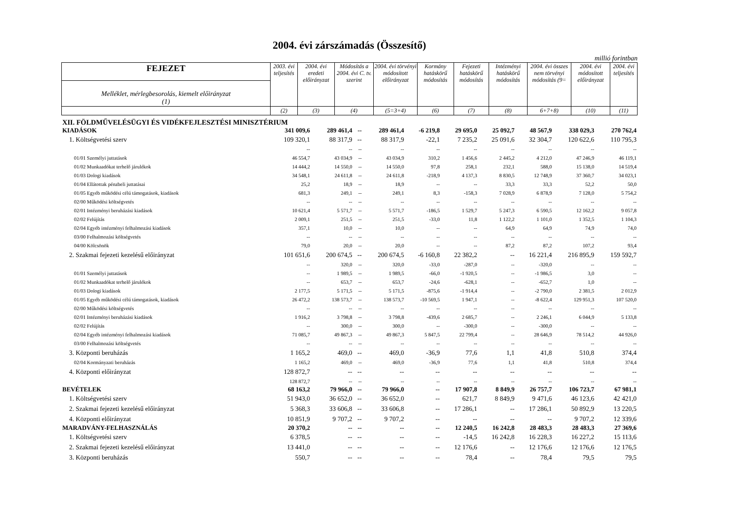2004. évi zárszámadás (Összesítő)
millió forintban
| FEJEZET | 2003. évi teljesítés | 2004. évi eredeti előirányzat | Módosítás a 2004. évi C. tv. szerint | 2004. évi törvényi módosított előirányzat | Kormány hatáskörű módosítás | Fejezeti hatáskörű módosítás | Intézményi hatáskörű módosítás | 2004. évi összes nem törvényi módosítás (9= | 2004. évi módosított előirányzat | 2004. évi teljesítés |
| --- | --- | --- | --- | --- | --- | --- | --- | --- | --- | --- |
| Melléklet, mérlegbesorolás, kiemelt előirányzat (1) | | | | | | | | | | |
| | (2) | (3) | (4) | (5=3+4) | (6) | (7) | (8) | 6+7+8) | (10) | (11) |
| XII. FÖLDMŰVELÉSÜGYI ÉS VIDÉKFEJLESZTÉSI MINISZTÉRIUM | | | | | | | | | | |
| KIADÁSOK | 341 009,6 | 289 461,4 | -- | 289 461,4 | -6 219,8 | 29 695,0 | 25 092,7 | 48 567,9 | 338 029,3 | 270 762,4 |
| 1. Költségvetési szerv | 109 320,1 | 88 317,9 | -- | 88 317,9 | -22,1 | 7 235,2 | 25 091,6 | 32 304,7 | 120 622,6 | 110 795,3 |
| | -- | -- | -- | -- | -- | -- | -- | -- | -- | -- |
| 01/01 Személyi juttatások | 46 554,7 | 43 034,9 | -- | 43 034,9 | 310,2 | 1 456,6 | 2 445,2 | 4 212,0 | 47 246,9 | 46 119,1 |
| 01/02 Munkaadókat terhelő járulékok | 14 444,2 | 14 550,0 | -- | 14 550,0 | 97,8 | 258,1 | 232,1 | 588,0 | 15 138,0 | 14 519,4 |
| 01/03 Dologi kiadások | 34 548,1 | 24 611,8 | -- | 24 611,8 | -218,9 | 4 137,3 | 8 830,5 | 12 748,9 | 37 360,7 | 34 023,1 |
| 01/04 Ellátottak pénzbeli juttatásai | 25,2 | 18,9 | -- | 18,9 | -- | -- | 33,3 | 33,3 | 52,2 | 50,0 |
| 01/05 Egyéb működési célú támogatások, kiadások | 681,3 | 249,1 | -- | 249,1 | 8,3 | -158,3 | 7 028,9 | 6 878,9 | 7 128,0 | 5 754,2 |
| 02/00 Működési költségvetés | -- | -- | -- | -- | -- | -- | -- | -- | -- | -- |
| 02/01 Intézményi beruházási kiadások | 10 621,4 | 5 571,7 | -- | 5 571,7 | -186,5 | 1 529,7 | 5 247,3 | 6 590,5 | 12 162,2 | 9 057,8 |
| 02/02 Felújítás | 2 009,1 | 251,5 | -- | 251,5 | -33,0 | 11,8 | 1 122,2 | 1 101,0 | 1 352,5 | 1 104,3 |
| 02/04 Egyéb intézményi felhalmozási kiadások | 357,1 | 10,0 | -- | 10,0 | -- | -- | 64,9 | 64,9 | 74,9 | 74,0 |
| 03/00 Felhalmozási költségvetés | -- | -- | -- | -- | -- | -- | -- | -- | -- | -- |
| 04/00 Kölcsönök | 79,0 | 20,0 | -- | 20,0 | -- | -- | 87,2 | 87,2 | 107,2 | 93,4 |
| 2. Szakmai fejezeti kezelésű előirányzat | 101 651,6 | 200 674,5 | -- | 200 674,5 | -6 160,8 | 22 382,2 | -- | 16 221,4 | 216 895,9 | 159 592,7 |
| | -- | 320,0 | -- | 320,0 | -33,0 | -287,0 | -- | -320,0 | -- | -- |
| 01/01 Személyi juttatások | -- | 1 989,5 | -- | 1 989,5 | -66,0 | -1 920,5 | -- | -1 986,5 | 3,0 | -- |
| 01/02 Munkaadókat terhelő járulékok | -- | 653,7 | -- | 653,7 | -24,6 | -628,1 | -- | -652,7 | 1,0 | -- |
| 01/03 Dologi kiadások | 2 177,5 | 5 171,5 | -- | 5 171,5 | -875,6 | -1 914,4 | -- | -2 790,0 | 2 381,5 | 2 012,9 |
| 01/05 Egyéb működési célú támogatások, kiadások | 26 472,2 | 138 573,7 | -- | 138 573,7 | -10 569,5 | 1 947,1 | -- | -8 622,4 | 129 951,3 | 107 520,0 |
| 02/00 Működési költségvetés | -- | -- | -- | -- | -- | -- | -- | -- | -- | -- |
| 02/01 Intézményi beruházási kiadások | 1 916,2 | 3 798,8 | -- | 3 798,8 | -439,6 | 2 685,7 | -- | 2 246,1 | 6 044,9 | 5 133,8 |
| 02/02 Felújítás | -- | 300,0 | -- | 300,0 | -- | -300,0 | -- | -300,0 | -- | -- |
| 02/04 Egyéb intézményi felhalmozási kiadások | 71 085,7 | 49 867,3 | -- | 49 867,3 | 5 847,5 | 22 799,4 | -- | 28 646,9 | 78 514,2 | 44 926,0 |
| 03/00 Felhalmozási költségvetés | -- | -- | -- | -- | -- | -- | -- | -- | -- | -- |
| 3. Központi beruházás | 1 165,2 | 469,0 | -- | 469,0 | -36,9 | 77,6 | 1,1 | 41,8 | 510,8 | 374,4 |
| 02/04 Kormányzati beruházás | 1 165,2 | 469,0 | -- | 469,0 | -36,9 | 77,6 | 1,1 | 41,8 | 510,8 | 374,4 |
| 4. Központi előirányzat | 128 872,7 | -- | -- | -- | -- | -- | -- | -- | -- | -- |
| | 128 872,7 | -- | -- | -- | -- | -- | -- | -- | -- | -- |
| BEVÉTELEK | 68 163,2 | 79 966,0 | -- | 79 966,0 | -- | 17 907,8 | 8 849,9 | 26 757,7 | 106 723,7 | 67 981,1 |
| 1. Költségvetési szerv | 51 943,0 | 36 652,0 | -- | 36 652,0 | -- | 621,7 | 8 849,9 | 9 471,6 | 46 123,6 | 42 421,0 |
| 2. Szakmai fejezeti kezelésű előirányzat | 5 368,3 | 33 606,8 | -- | 33 606,8 | -- | 17 286,1 | -- | 17 286,1 | 50 892,9 | 13 220,5 |
| 4. Központi előirányzat | 10 851,9 | 9 707,2 | -- | 9 707,2 | -- | -- | -- | -- | 9 707,2 | 12 339,6 |
| MARADVÁNY-FELHASZNÁLÁS | 20 370,2 | -- | -- | -- | -- | 12 240,5 | 16 242,8 | 28 483,3 | 28 483,3 | 27 369,6 |
| 1. Költségvetési szerv | 6 378,5 | -- | -- | -- | -- | -14,5 | 16 242,8 | 16 228,3 | 16 227,2 | 15 113,6 |
| 2. Szakmai fejezeti kezelésű előirányzat | 13 441,0 | -- | -- | -- | -- | 12 176,6 | -- | 12 176,6 | 12 176,6 | 12 176,5 |
| 3. Központi beruházás | 550,7 | -- | -- | -- | -- | 78,4 | -- | 78,4 | 79,5 | 79,5 |